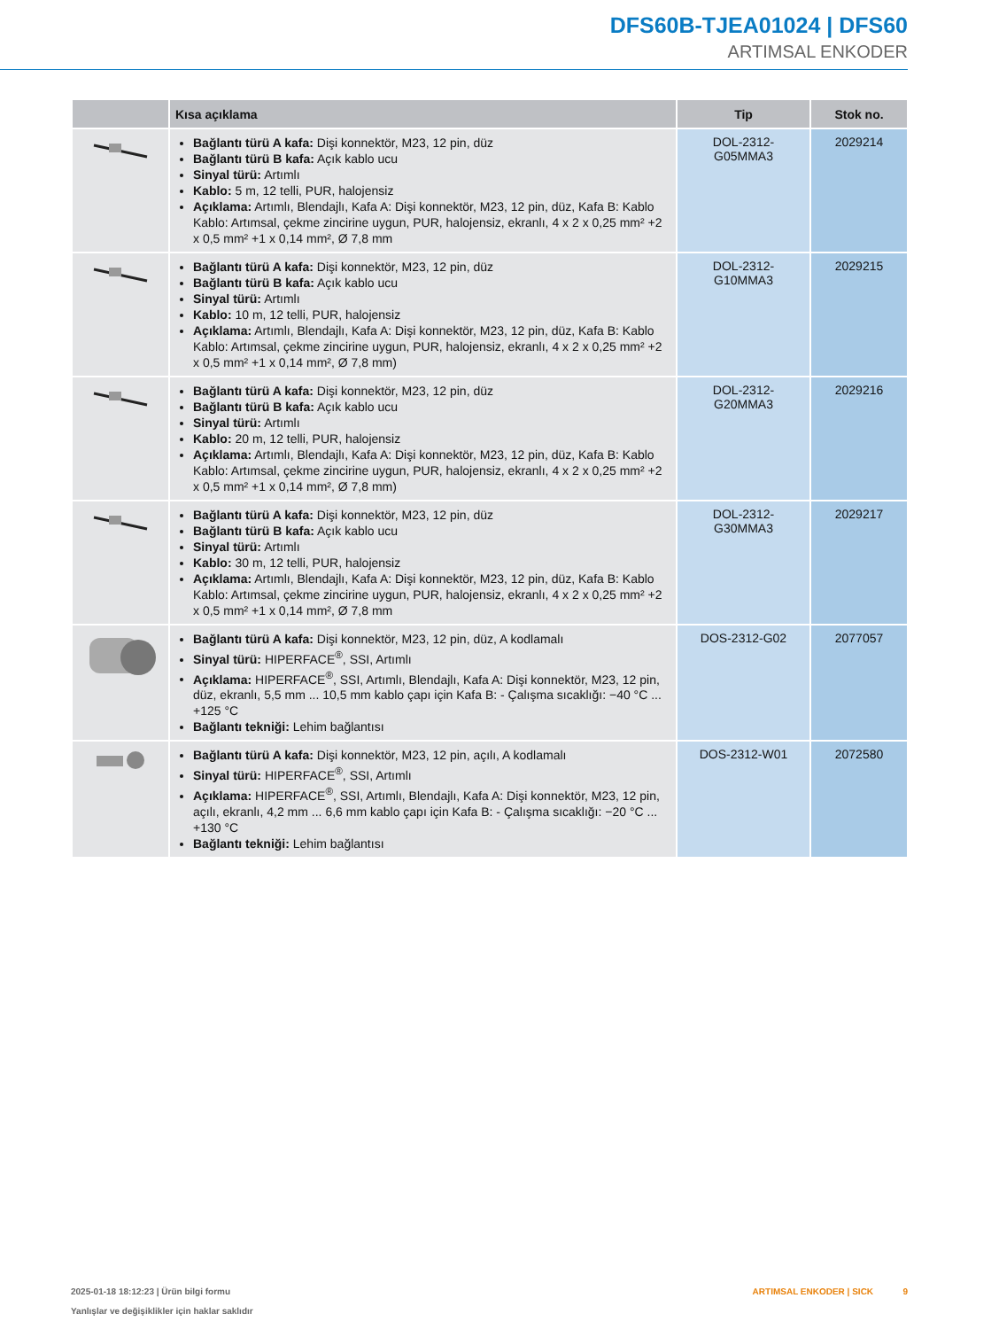DFS60B-TJEA01024 | DFS60
ARTIMSAL ENKODER
| | Kısa açıklama | Tip | Stok no. |
| --- | --- | --- | --- |
| | Bağlantı türü A kafa: Dişi konnektör, M23, 12 pin, düz Bağlantı türü B kafa: Açık kablo ucu Sinyal türü: Artımlı Kablo: 5 m, 12 telli, PUR, halojensiz Açıklama: Artımlı, Blendajlı, Kafa A: Dişi konnektör, M23, 12 pin, düz, Kafa B: Kablo Kablo: Artımsal, çekme zincirine uygun, PUR, halojensiz, ekranlı, 4 x 2 x 0,25 mm² +2 x 0,5 mm² +1 x 0,14 mm², Ø 7,8 mm | DOL-2312- G05MMA3 | 2029214 |
| | Bağlantı türü A kafa: Dişi konnektör, M23, 12 pin, düz Bağlantı türü B kafa: Açık kablo ucu Sinyal türü: Artımlı Kablo: 10 m, 12 telli, PUR, halojensiz Açıklama: Artımlı, Blendajlı, Kafa A: Dişi konnektör, M23, 12 pin, düz, Kafa B: Kablo Kablo: Artımsal, çekme zincirine uygun, PUR, halojensiz, ekranlı, 4 x 2 x 0,25 mm² +2 x 0,5 mm² +1 x 0,14 mm², Ø 7,8 mm) | DOL-2312- G10MMA3 | 2029215 |
| | Bağlantı türü A kafa: Dişi konnektör, M23, 12 pin, düz Bağlantı türü B kafa: Açık kablo ucu Sinyal türü: Artımlı Kablo: 20 m, 12 telli, PUR, halojensiz Açıklama: Artımlı, Blendajlı, Kafa A: Dişi konnektör, M23, 12 pin, düz, Kafa B: Kablo Kablo: Artımsal, çekme zincirine uygun, PUR, halojensiz, ekranlı, 4 x 2 x 0,25 mm² +2 x 0,5 mm² +1 x 0,14 mm², Ø 7,8 mm) | DOL-2312- G20MMA3 | 2029216 |
| | Bağlantı türü A kafa: Dişi konnektör, M23, 12 pin, düz Bağlantı türü B kafa: Açık kablo ucu Sinyal türü: Artımlı Kablo: 30 m, 12 telli, PUR, halojensiz Açıklama: Artımlı, Blendajlı, Kafa A: Dişi konnektör, M23, 12 pin, düz, Kafa B: Kablo Kablo: Artımsal, çekme zincirine uygun, PUR, halojensiz, ekranlı, 4 x 2 x 0,25 mm² +2 x 0,5 mm² +1 x 0,14 mm², Ø 7,8 mm | DOL-2312- G30MMA3 | 2029217 |
| | Bağlantı türü A kafa: Dişi konnektör, M23, 12 pin, düz, A kodlamalı Sinyal türü: HIPERFACE<sup>®</sup>, SSI, Artımlı Açıklama: HIPERFACE<sup>®</sup>, SSI, Artımlı, Blendajlı, Kafa A: Dişi konnektör, M23, 12 pin, düz, ekranlı, 5,5 mm ... 10,5 mm kablo çapı için Kafa B: - Çalışma sıcaklığı: −40 °C ... +125 °C Bağlantı tekniği: Lehim bağlantısı | DOS-2312-G02 | 2077057 |
| | Bağlantı türü A kafa: Dişi konnektör, M23, 12 pin, açılı, A kodlamalı Sinyal türü: HIPERFACE<sup>®</sup>, SSI, Artımlı Açıklama: HIPERFACE<sup>®</sup>, SSI, Artımlı, Blendajlı, Kafa A: Dişi konnektör, M23, 12 pin, açılı, ekranlı, 4,2 mm ... 6,6 mm kablo çapı için Kafa B: - Çalışma sıcaklığı: −20 °C ... +130 °C Bağlantı tekniği: Lehim bağlantısı | DOS-2312-W01 | 2072580 |
ARTIMSAL ENKODER | SICK 9 2025-01-18 18:12:23 | Ürün bilgi formu
Yanlışlar ve değişiklikler için haklar saklıdır